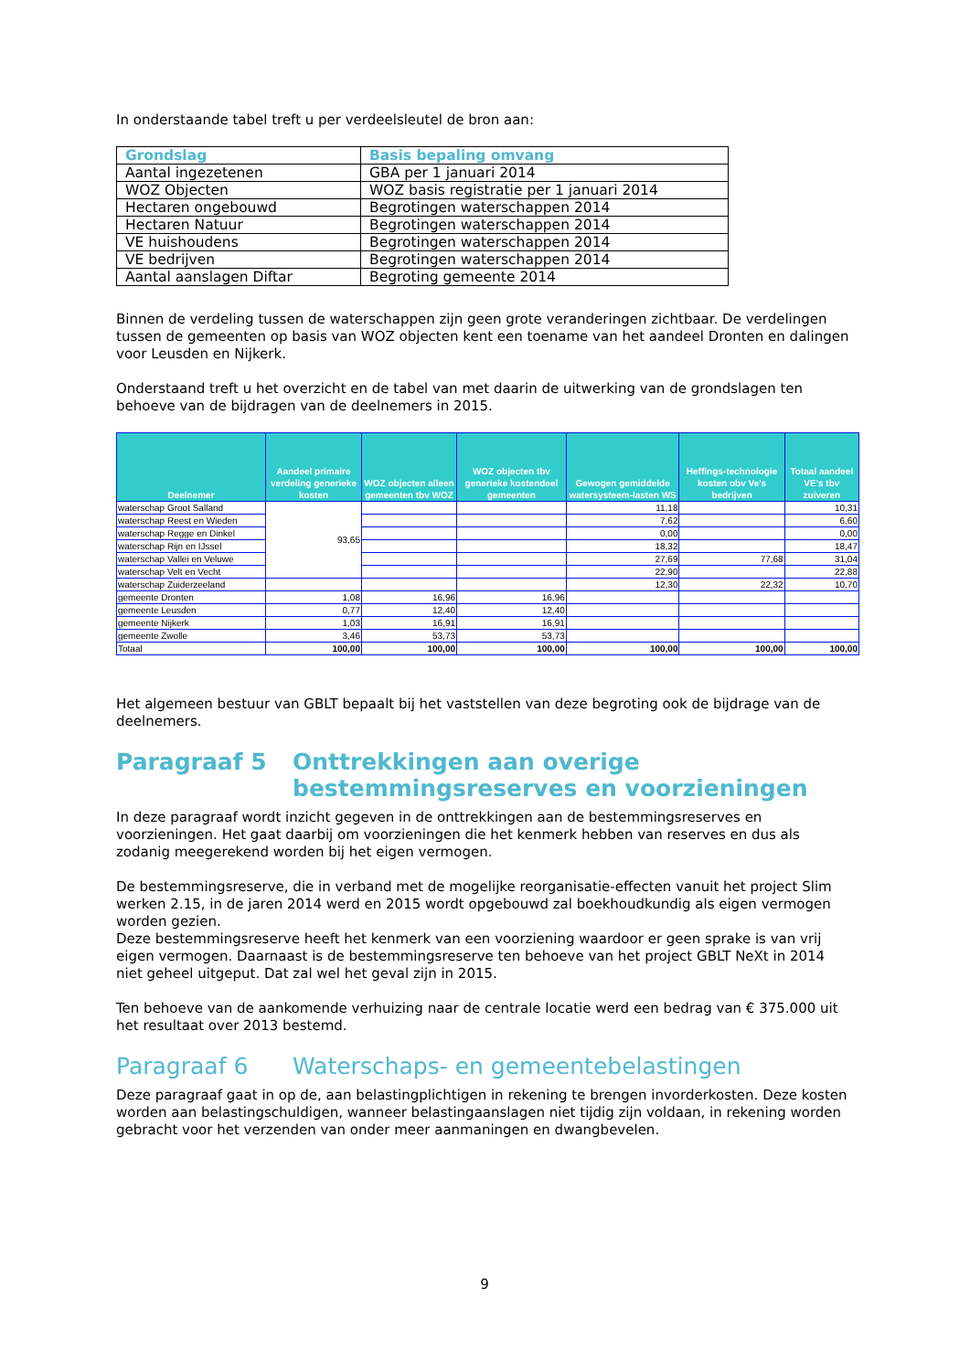In onderstaande tabel treft u per verdeelsleutel de bron aan:
| Grondslag | Basis bepaling omvang |
| --- | --- |
| Aantal ingezetenen | GBA per 1 januari 2014 |
| WOZ Objecten | WOZ basis registratie per 1 januari 2014 |
| Hectaren ongebouwd | Begrotingen waterschappen 2014 |
| Hectaren Natuur | Begrotingen waterschappen 2014 |
| VE huishoudens | Begrotingen waterschappen 2014 |
| VE bedrijven | Begrotingen waterschappen 2014 |
| Aantal aanslagen Diftar | Begroting gemeente 2014 |
Binnen de verdeling tussen de waterschappen zijn geen grote veranderingen zichtbaar. De verdelingen tussen de gemeenten op basis van WOZ objecten kent een toename van het aandeel Dronten en dalingen voor Leusden en Nijkerk.
Onderstaand treft u het overzicht en de tabel van met daarin de uitwerking van de grondslagen ten behoeve van de bijdragen van de deelnemers in 2015.
| Deelnemer | Aandeel primaire verdeling generieke kosten | WOZ objecten alleen gemeenten tbv WOZ | WOZ objecten tbv generieke kostendeel gemeenten | Gewogen gemiddelde watersysteem-lasten WS | Heffings-technologie kosten obv Ve's bedrijven | Totaal aandeel VE's tbv zuiveren |
| --- | --- | --- | --- | --- | --- | --- |
| waterschap Groot Salland | 93,65 | | | 11,18 | | 10,31 |
| waterschap Reest en Wieden | | | | 7,62 | | 6,60 |
| waterschap Regge en Dinkel | | | | 0,00 | | 0,00 |
| waterschap Rijn en IJssel | | | | 18,32 | | 18,47 |
| waterschap Vallei en Veluwe | | | | 27,69 | 77,68 | 31,04 |
| waterschap Velt en Vecht | | | | 22,90 | | 22,88 |
| waterschap Zuiderzeeland | | | | 12,30 | 22,32 | 10,70 |
| gemeente Dronten | 1,08 | 16,96 | 16,96 | | | |
| gemeente Leusden | 0,77 | 12,40 | 12,40 | | | |
| gemeente Nijkerk | 1,03 | 16,91 | 16,91 | | | |
| gemeente Zwolle | 3,46 | 53,73 | 53,73 | | | |
| Totaal | 100,00 | 100,00 | 100,00 | 100,00 | 100,00 | 100,00 |
Het algemeen bestuur van GBLT bepaalt bij het vaststellen van deze begroting ook de bijdrage van de deelnemers.
Paragraaf 5 Onttrekkingen aan overige bestemmingsreserves en voorzieningen
In deze paragraaf wordt inzicht gegeven in de onttrekkingen aan de bestemmingsreserves en voorzieningen. Het gaat daarbij om voorzieningen die het kenmerk hebben van reserves en dus als zodanig meegerekend worden bij het eigen vermogen.
De bestemmingsreserve, die in verband met de mogelijke reorganisatie-effecten vanuit het project Slim werken 2.15, in de jaren 2014 werd en 2015 wordt opgebouwd zal boekhoudkundig als eigen vermogen worden gezien.
Deze bestemmingsreserve heeft het kenmerk van een voorziening waardoor er geen sprake is van vrij eigen vermogen. Daarnaast is de bestemmingsreserve ten behoeve van het project GBLT NeXt in 2014 niet geheel uitgeput. Dat zal wel het geval zijn in 2015.
Ten behoeve van de aankomende verhuizing naar de centrale locatie werd een bedrag van € 375.000 uit het resultaat over 2013 bestemd.
Paragraaf 6 Waterschaps- en gemeentebelastingen
Deze paragraaf gaat in op de, aan belastingplichtigen in rekening te brengen invorderkosten. Deze kosten worden aan belastingschuldigen, wanneer belastingaanslagen niet tijdig zijn voldaan, in rekening worden gebracht voor het verzenden van onder meer aanmaningen en dwangbevelen.
9